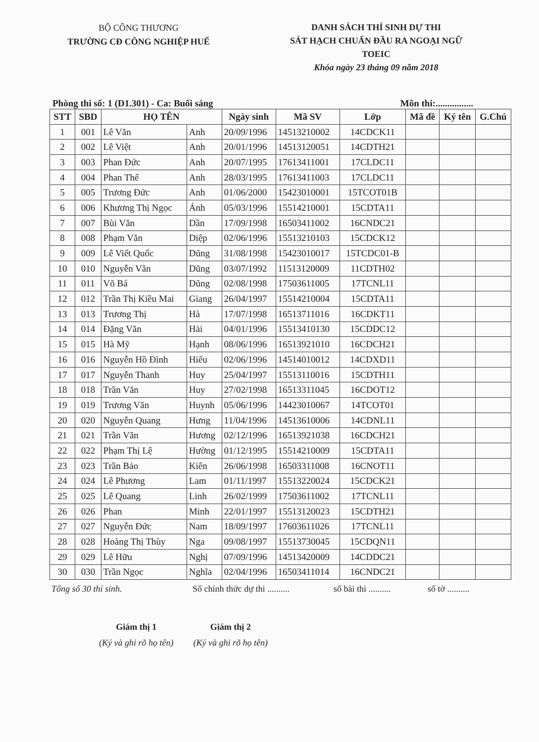BỘ CÔNG THƯƠNG
TRƯỜNG CĐ CÔNG NGHIỆP HUẾ
DANH SÁCH THÍ SINH DỰ THI
SÁT HẠCH CHUẨN ĐẦU RA NGOẠI NGỮ
TOEIC
Khóa ngày 23 tháng 09 năm 2018
Phòng thi số: 1 (D1.301) - Ca: Buổi sáng Môn thi:................
| STT | SBD | HỌ TÊN | | Ngày sinh | Mã SV | Lớp | Mã đề | Ký tên | G.Chú |
| --- | --- | --- | --- | --- | --- | --- | --- | --- | --- |
| 1 | 001 | Lê Văn | Anh | 20/09/1996 | 14513210002 | 14CDCK11 | | | |
| 2 | 002 | Lê Việt | Anh | 20/01/1996 | 14513120051 | 14CDTH21 | | | |
| 3 | 003 | Phan Đức | Anh | 20/07/1995 | 17613411001 | 17CLDC11 | | | |
| 4 | 004 | Phan Thế | Anh | 28/03/1995 | 17613411003 | 17CLDC11 | | | |
| 5 | 005 | Trương Đức | Anh | 01/06/2000 | 15423010001 | 15TCOT01B | | | |
| 6 | 006 | Khương Thị Ngọc | Ánh | 05/03/1996 | 15514210001 | 15CDTA11 | | | |
| 7 | 007 | Bùi Văn | Dần | 17/09/1998 | 16503411002 | 16CNDC21 | | | |
| 8 | 008 | Phạm Văn | Diệp | 02/06/1996 | 15513210103 | 15CDCK12 | | | |
| 9 | 009 | Lê Viết Quốc | Dũng | 31/08/1998 | 15423010017 | 15TCDC01-B | | | |
| 10 | 010 | Nguyễn Văn | Dũng | 03/07/1992 | 11513120009 | 11CDTH02 | | | |
| 11 | 011 | Võ Bá | Dũng | 02/08/1998 | 17503611005 | 17TCNL11 | | | |
| 12 | 012 | Trần Thị Kiều Mai | Giang | 26/04/1997 | 15514210004 | 15CDTA11 | | | |
| 13 | 013 | Trương Thị | Hà | 17/07/1998 | 16513711016 | 16CDKT11 | | | |
| 14 | 014 | Đặng Văn | Hải | 04/01/1996 | 15513410130 | 15CDDC12 | | | |
| 15 | 015 | Hà Mỹ | Hạnh | 08/06/1996 | 16513921010 | 16CDCH21 | | | |
| 16 | 016 | Nguyễn Hồ Đình | Hiếu | 02/06/1996 | 14514010012 | 14CDXD11 | | | |
| 17 | 017 | Nguyễn Thanh | Huy | 25/04/1997 | 15513110016 | 15CDTH11 | | | |
| 18 | 018 | Trần Văn | Huy | 27/02/1998 | 16513311045 | 16CDOT12 | | | |
| 19 | 019 | Trương Văn | Huynh | 05/06/1996 | 14423010067 | 14TCOT01 | | | |
| 20 | 020 | Nguyễn Quang | Hưng | 11/04/1996 | 14513610006 | 14CDNL11 | | | |
| 21 | 021 | Trần Văn | Hương | 02/12/1996 | 16513921038 | 16CDCH21 | | | |
| 22 | 022 | Phạm Thị Lệ | Hường | 01/12/1995 | 15514210009 | 15CDTA11 | | | |
| 23 | 023 | Trần Bảo | Kiên | 26/06/1998 | 16503311008 | 16CNOT11 | | | |
| 24 | 024 | Lê Phương | Lam | 01/11/1997 | 15513220024 | 15CDCK21 | | | |
| 25 | 025 | Lê Quang | Linh | 26/02/1999 | 17503611002 | 17TCNL11 | | | |
| 26 | 026 | Phan | Minh | 22/01/1997 | 15513120023 | 15CDTH21 | | | |
| 27 | 027 | Nguyễn Đức | Nam | 18/09/1997 | 17603611026 | 17TCNL11 | | | |
| 28 | 028 | Hoàng Thị Thùy | Nga | 09/08/1997 | 15513730045 | 15CDQN11 | | | |
| 29 | 029 | Lê Hữu | Nghị | 07/09/1996 | 14513420009 | 14CDDC21 | | | |
| 30 | 030 | Trần Ngọc | Nghĩa | 02/04/1996 | 16503411014 | 16CNDC21 | | | |
Tổng số 30 thí sinh. Số chính thức dự thi .......... số bài thi .......... số tờ ..........
Giám thị 1
(Ký và ghi rõ họ tên)
Giám thị 2
(Ký và ghi rõ họ tên)